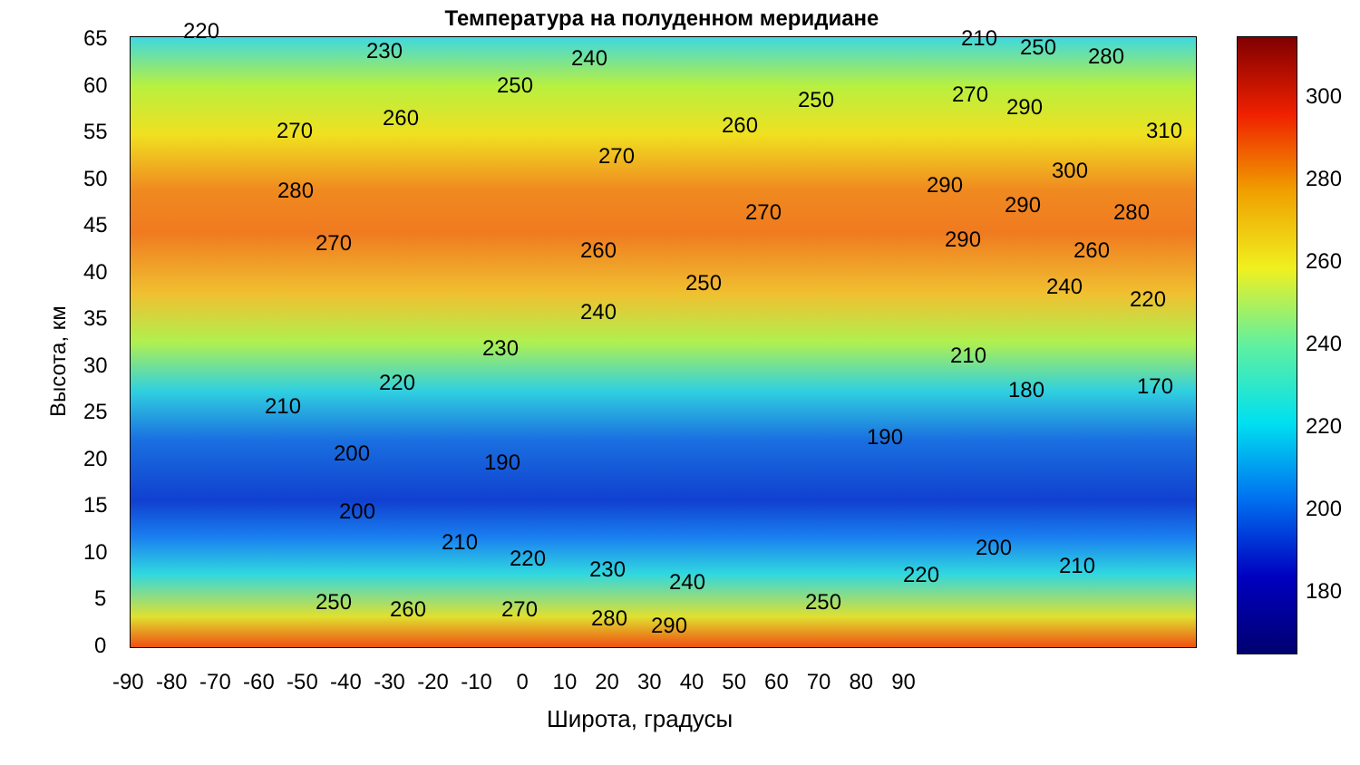Температура на полуденном меридиане
65
60
55
50
45
40
35
30
25
20
15
10
5
0
Высота, км
-90 -80 -70 -60 -50 -40 -30 -20 -10 0 10 20 30 40 50 60 70 80 90
Широта, градусы
300
280
260
240
220
200
180
220
230 240
210 250 280
250
250 270 290
270 260 260 310
270
300
280 290
270 290 280
270 260 290 260
250 240 220
240
230 210
220 180 170
210
190
200 190
200
210 200
220 210
230 220
240
250 250
260 270 280 290